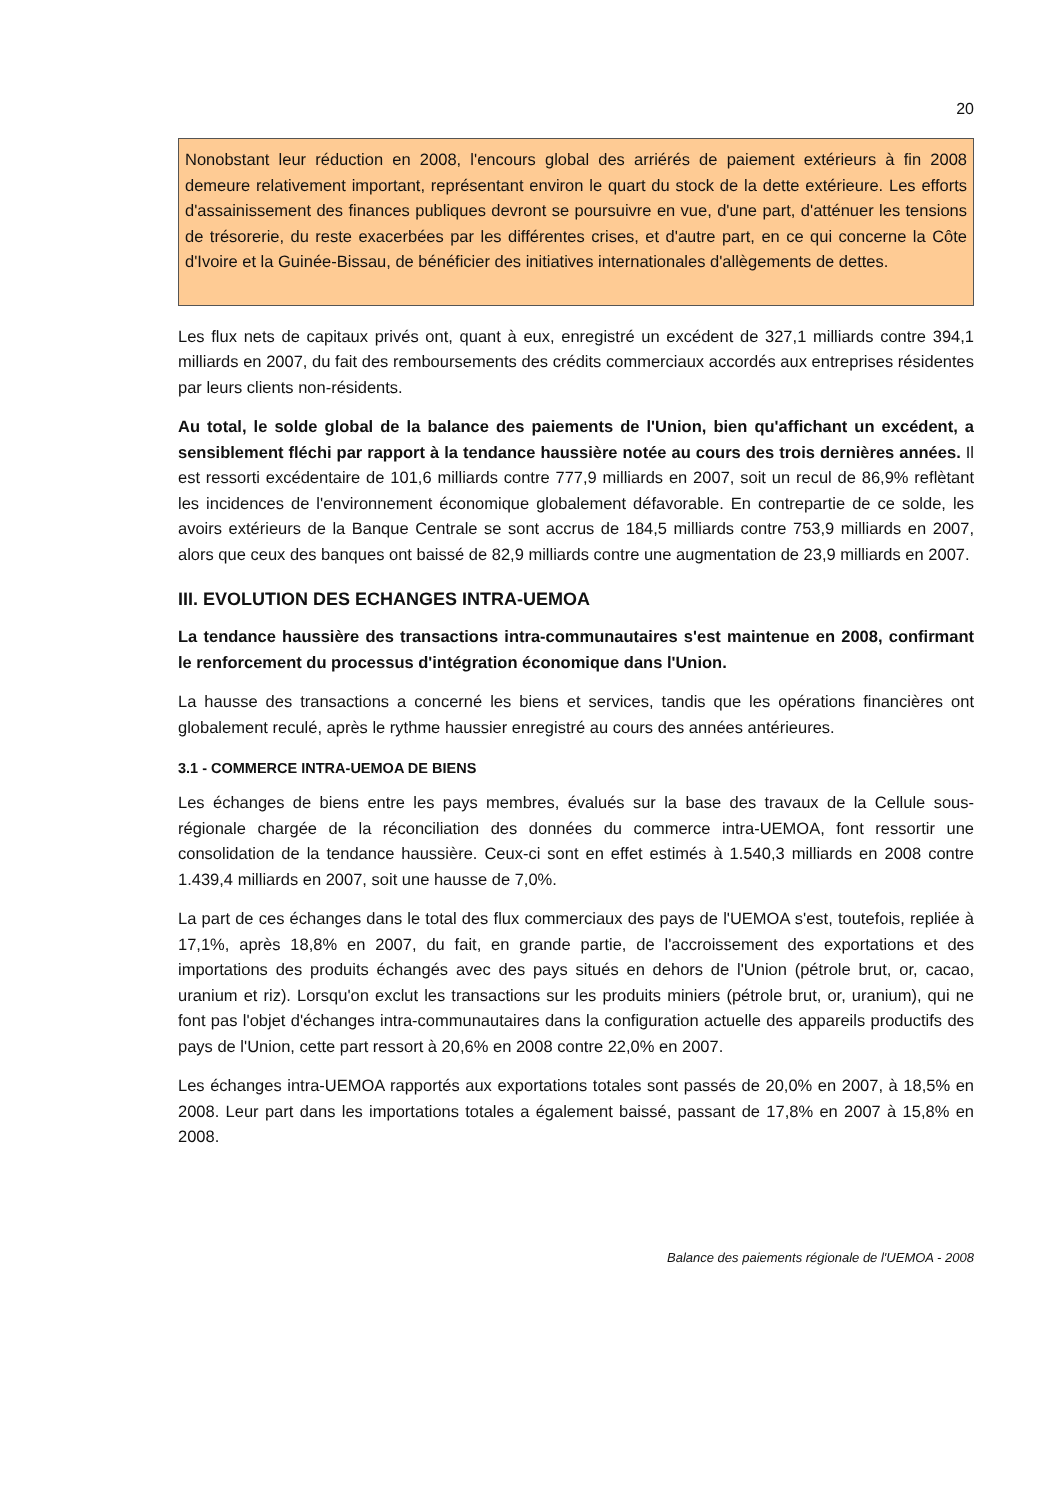20
Nonobstant leur réduction en 2008, l'encours global des arriérés de paiement extérieurs à fin 2008 demeure relativement important, représentant environ le quart du stock de la dette extérieure. Les efforts d'assainissement des finances publiques devront se poursuivre en vue, d'une part, d'atténuer les tensions de trésorerie, du reste exacerbées par les différentes crises, et d'autre part, en ce qui concerne la Côte d'Ivoire et la Guinée-Bissau, de bénéficier des initiatives internationales d'allègements de dettes.
Les flux nets de capitaux privés ont, quant à eux, enregistré un excédent de 327,1 milliards contre 394,1 milliards en 2007, du fait des remboursements des crédits commerciaux accordés aux entreprises résidentes par leurs clients non-résidents.
Au total, le solde global de la balance des paiements de l'Union, bien qu'affichant un excédent, a sensiblement fléchi par rapport à la tendance haussière notée au cours des trois dernières années. Il est ressorti excédentaire de 101,6 milliards contre 777,9 milliards en 2007, soit un recul de 86,9% reflètant les incidences de l'environnement économique globalement défavorable. En contrepartie de ce solde, les avoirs extérieurs de la Banque Centrale se sont accrus de 184,5 milliards contre 753,9 milliards en 2007, alors que ceux des banques ont baissé de 82,9 milliards contre une augmentation de 23,9 milliards en 2007.
III. EVOLUTION DES ECHANGES INTRA-UEMOA
La tendance haussière des transactions intra-communautaires s'est maintenue en 2008, confirmant le renforcement du processus d'intégration économique dans l'Union.
La hausse des transactions a concerné les biens et services, tandis que les opérations financières ont globalement reculé, après le rythme haussier enregistré au cours des années antérieures.
3.1 - COMMERCE INTRA-UEMOA DE BIENS
Les échanges de biens entre les pays membres, évalués sur la base des travaux de la Cellule sous-régionale chargée de la réconciliation des données du commerce intra-UEMOA, font ressortir une consolidation de la tendance haussière. Ceux-ci sont en effet estimés à 1.540,3 milliards en 2008 contre 1.439,4 milliards en 2007, soit une hausse de 7,0%.
La part de ces échanges dans le total des flux commerciaux des pays de l'UEMOA s'est, toutefois, repliée à 17,1%, après 18,8% en 2007, du fait, en grande partie, de l'accroissement des exportations et des importations des produits échangés avec des pays situés en dehors de l'Union (pétrole brut, or, cacao, uranium et riz). Lorsqu'on exclut les transactions sur les produits miniers (pétrole brut, or, uranium), qui ne font pas l'objet d'échanges intra-communautaires dans la configuration actuelle des appareils productifs des pays de l'Union, cette part ressort à 20,6% en 2008 contre 22,0% en 2007.
Les échanges intra-UEMOA rapportés aux exportations totales sont passés de 20,0% en 2007, à 18,5% en 2008. Leur part dans les importations totales a également baissé, passant de 17,8% en 2007 à 15,8% en 2008.
Balance des paiements régionale de l'UEMOA - 2008